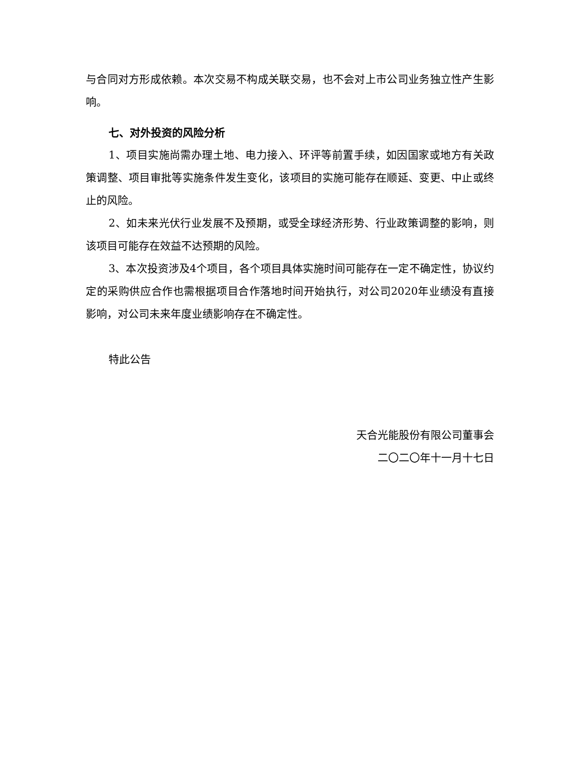与合同对方形成依赖。本次交易不构成关联交易，也不会对上市公司业务独立性产生影响。
七、对外投资的风险分析
1、项目实施尚需办理土地、电力接入、环评等前置手续，如因国家或地方有关政策调整、项目审批等实施条件发生变化，该项目的实施可能存在顺延、变更、中止或终止的风险。
2、如未来光伏行业发展不及预期，或受全球经济形势、行业政策调整的影响，则该项目可能存在效益不达预期的风险。
3、本次投资涉及4个项目，各个项目具体实施时间可能存在一定不确定性，协议约定的采购供应合作也需根据项目合作落地时间开始执行，对公司2020年业绩没有直接影响，对公司未来年度业绩影响存在不确定性。
特此公告
天合光能股份有限公司董事会
二〇二〇年十一月十七日